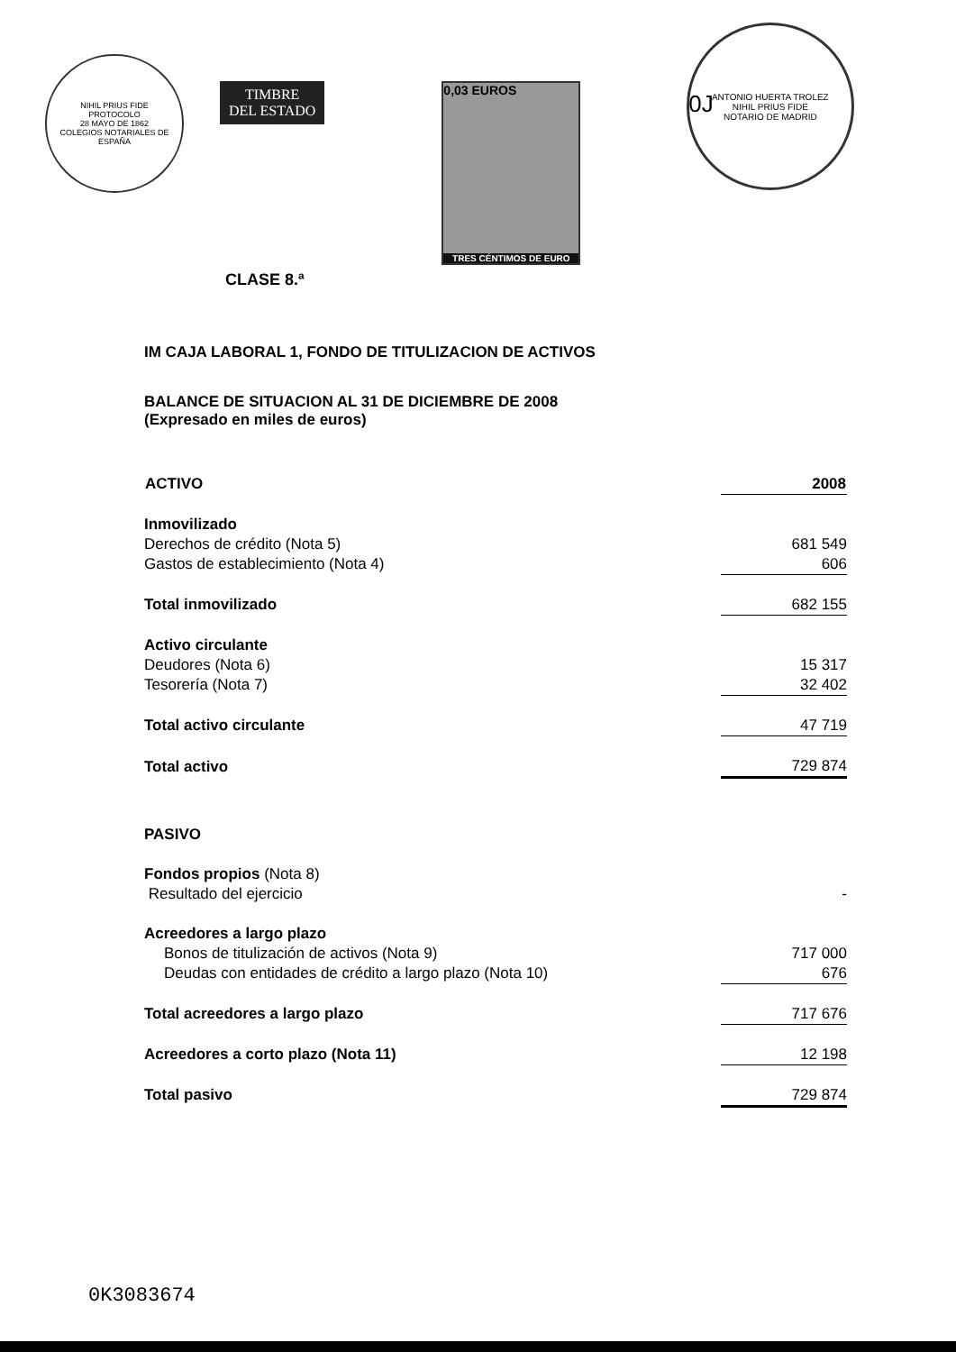NIHIL PRIUS FIDE
PROTOCOLO
28 MAYO DE 1862
COLEGIOS NOTARIALES DE ESPAÑA
TIMBRE
DEL ESTADO
0,03 EUROS
TRES CÉNTIMOS DE EURO
0J
ANTONIO HUERTA TROLEZ
NIHIL PRIUS FIDE
NOTARIO DE MADRID
CLASE 8.ª
IM CAJA LABORAL 1, FONDO DE TITULIZACION DE ACTIVOS
BALANCE DE SITUACION AL 31 DE DICIEMBRE DE 2008
(Expresado en miles de euros)
| ACTIVO | 2008 |
| --- | --- |
| Inmovilizado | |
| Derechos de crédito (Nota 5) | 681 549 |
| Gastos de establecimiento (Nota 4) | 606 |
| Total inmovilizado | 682 155 |
| Activo circulante | |
| Deudores (Nota 6) | 15 317 |
| Tesorería (Nota 7) | 32 402 |
| Total activo circulante | 47 719 |
| Total activo | 729 874 |
| PASIVO | |
| Fondos propios (Nota 8) | |
| Resultado del ejercicio | - |
| Acreedores a largo plazo | |
| Bonos de titulización de activos (Nota 9) | 717 000 |
| Deudas con entidades de crédito a largo plazo (Nota 10) | 676 |
| Total acreedores a largo plazo | 717 676 |
| Acreedores a corto plazo (Nota 11) | 12 198 |
| Total pasivo | 729 874 |
0K3083674